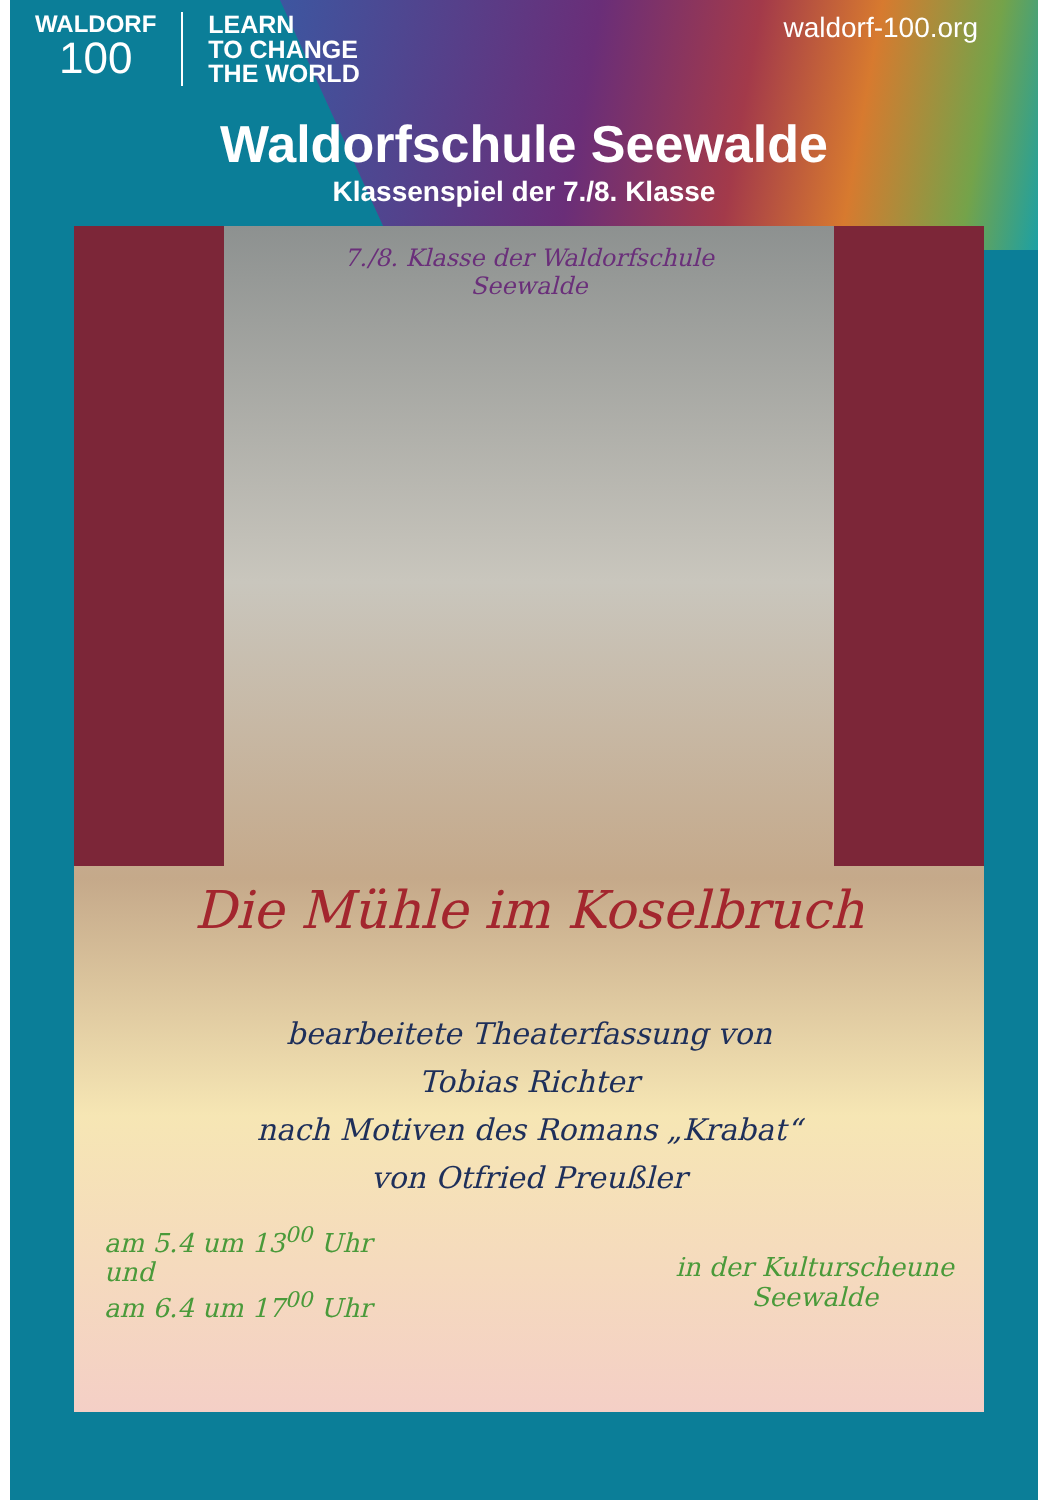WALDORF
100
LEARN
TO CHANGE
THE WORLD
waldorf-100.org
Waldorfschule Seewalde
Klassenspiel der 7./8. Klasse
7./8. Klasse der Waldorfschule
Seewalde
Die Mühle im Koselbruch
bearbeitete Theaterfassung von
Tobias Richter
nach Motiven des Romans „Krabat“
von Otfried Preußler
am 5.4 um 13<sup>00</sup> Uhr
und
am 6.4 um 17<sup>00</sup> Uhr
in der Kulturscheune
Seewalde